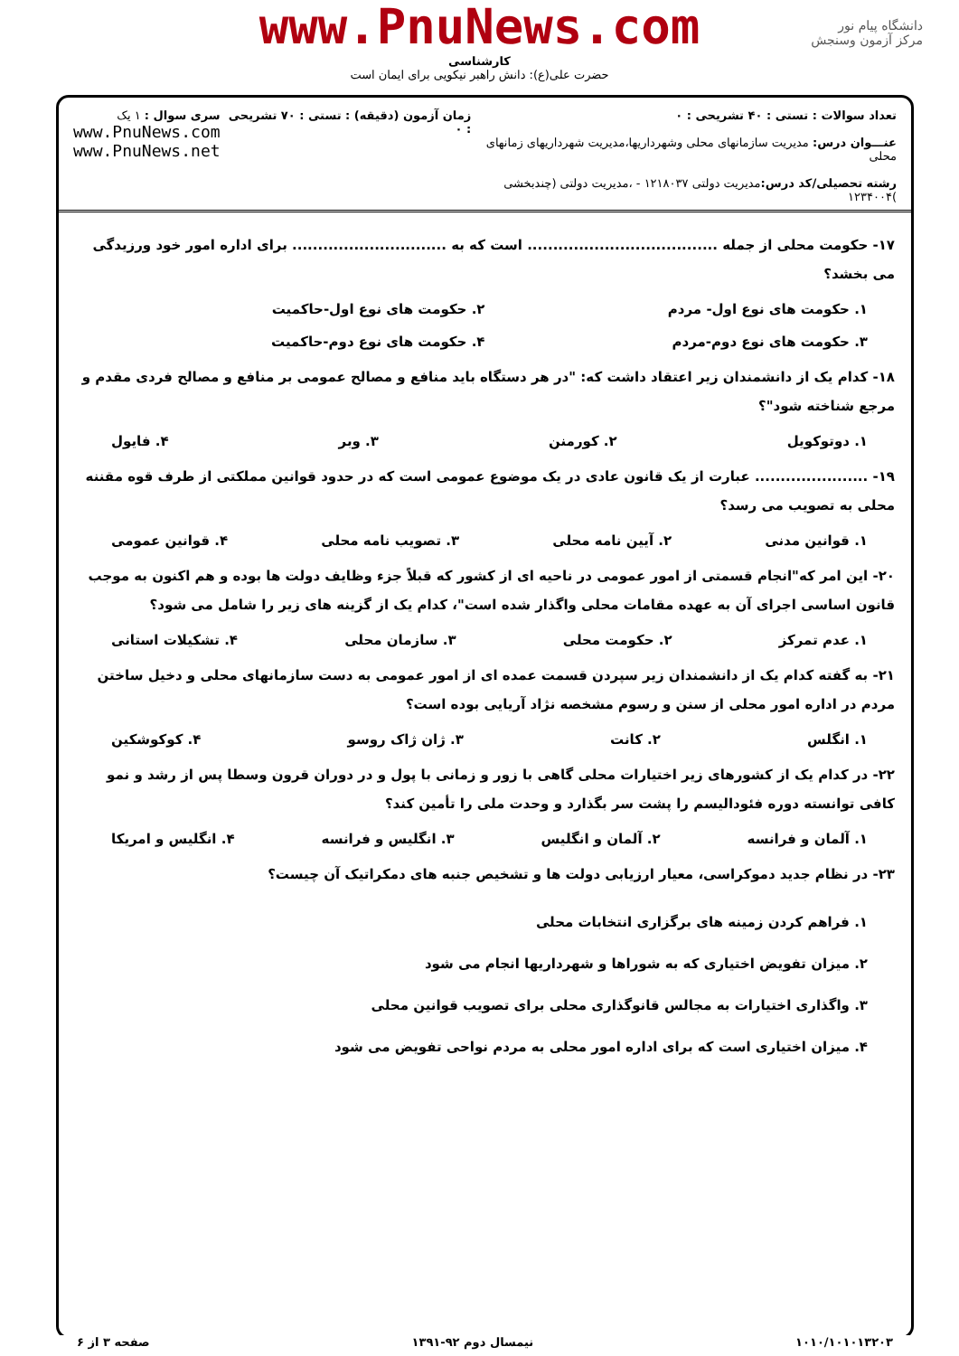www.PnuNews.com
کارشناسی
حضرت علی(ع): دانش راهبر نیکویی برای ایمان است
دانشگاه پیام نور
مرکز آزمون وسنجش
تعداد سوالات : تستی : ۴۰ تشریحی : ۰
عنـــوان درس: مدیریت سازمانهای محلی وشهرداریها،مدیریت شهرداریهای زمانهای محلی
رشته تحصیلی/کد درس: مدیریت دولتی ۱۲۱۸۰۳۷ - ،مدیریت دولتی (چندبخشی )۱۲۳۴۰۰۴
زمان آزمون (دقیقه) : تستی : ۷۰ تشریحی : ۰
سری سوال : ۱ یک
www.PnuNews.com
www.PnuNews.net
۱۷- حکومت محلی از جمله ..................................... است که به .............................. برای اداره امور خود ورزیدگی می بخشد؟
۱. حکومت های نوع اول- مردم ۲. حکومت های نوع اول-حاکمیت
۳. حکومت های نوع دوم-مردم ۴. حکومت های نوع دوم-حاکمیت
۱۸- کدام یک از دانشمندان زیر اعتقاد داشت که: "در هر دستگاه باید منافع و مصالح عمومی بر منافع و مصالح فردی مقدم و مرجع شناخته شود"؟
۱. دوتوکویل ۲. کورمنن ۳. وبر ۴. فایول
۱۹- ...................... عبارت از یک قانون عادی در یک موضوع عمومی است که در حدود قوانین مملکتی از طرف قوه مقننه محلی به تصویب می رسد؟
۱. قوانین مدنی ۲. آیین نامه محلی ۳. تصویب نامه محلی ۴. قوانین عمومی
۲۰- این امر که"انجام قسمتی از امور عمومی در ناحیه ای از کشور که قبلاً جزء وظایف دولت ها بوده و هم اکنون به موجب قانون اساسی اجرای آن به عهده مقامات محلی واگذار شده است"، کدام یک از گزینه های زیر را شامل می شود؟
۱. عدم تمرکز ۲. حکومت محلی ۳. سازمان محلی ۴. تشکیلات استانی
۲۱- به گفته کدام یک از دانشمندان زیر سپردن قسمت عمده ای از امور عمومی به دست سازمانهای محلی و دخیل ساختن مردم در اداره امور محلی از سنن و رسوم مشخصه نژاد آریایی بوده است؟
۱. انگلس ۲. کانت ۳. ژان ژاک روسو ۴. کوکوشکین
۲۲- در کدام یک از کشورهای زیر اختیارات محلی گاهی با زور و زمانی با پول و در دوران قرون وسطا پس از رشد و نمو کافی توانسته دوره فئودالیسم را پشت سر بگذارد و وحدت ملی را تأمین کند؟
۱. آلمان و فرانسه ۲. آلمان و انگلیس ۳. انگلیس و فرانسه ۴. انگلیس و امریکا
۲۳- در نظام جدید دموکراسی، معیار ارزیابی دولت ها و تشخیص جنبه های دمکراتیک آن چیست؟
۱. فراهم کردن زمینه های برگزاری انتخابات محلی
۲. میزان تفویض اختیاری که به شوراها و شهرداریها انجام می شود
۳. واگذاری اختیارات به مجالس قانوگذاری محلی برای تصویب قوانین محلی
۴. میزان اختیاری است که برای اداره امور محلی به مردم نواحی تفویض می شود
۱۰۱۰/۱۰۱۰۱۳۲۰۳ نیمسال دوم ۹۲-۱۳۹۱ صفحه ۳ از ۶